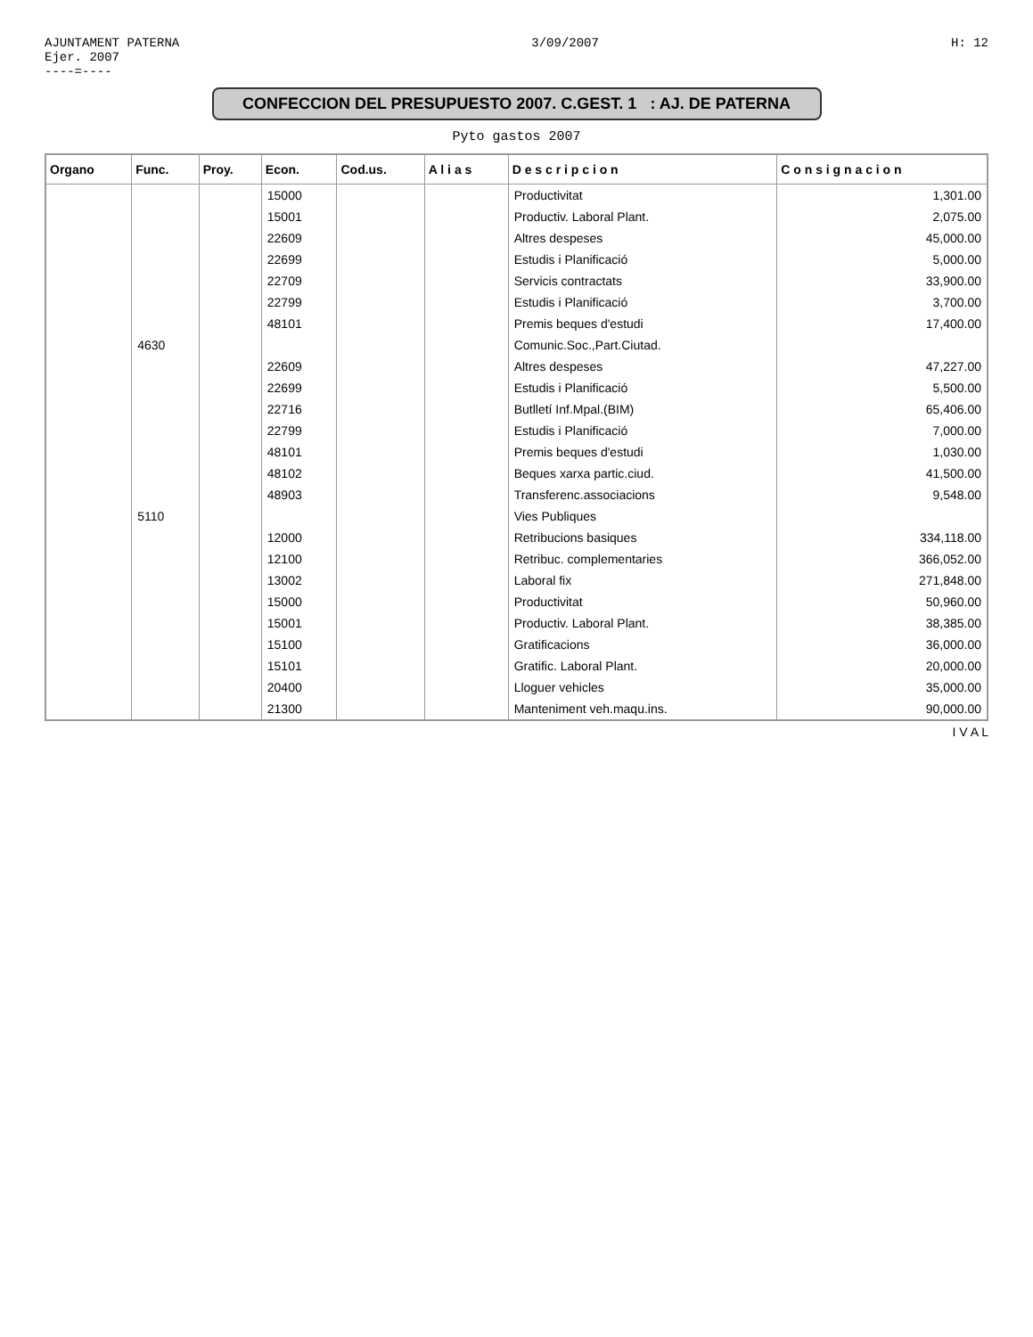AJUNTAMENT PATERNA
Ejer. 2007
----=----
3/09/2007 H: 12
CONFECCION DEL PRESUPUESTO 2007. C.GEST. 1 : AJ. DE PATERNA
Pyto gastos 2007
| Organo | Func. | Proy. | Econ. | Cod.us. | A l i a s | D e s c r i p c i o n | C o n s i g n a c i o n |
| --- | --- | --- | --- | --- | --- | --- | --- |
| | | | 15000 | | | Productivitat | 1,301.00 |
| | | | 15001 | | | Productiv. Laboral Plant. | 2,075.00 |
| | | | 22609 | | | Altres despeses | 45,000.00 |
| | | | 22699 | | | Estudis i Planificació | 5,000.00 |
| | | | 22709 | | | Servicis contractats | 33,900.00 |
| | | | 22799 | | | Estudis i Planificació | 3,700.00 |
| | | | 48101 | | | Premis beques d'estudi | 17,400.00 |
| | 4630 | | | | | Comunic.Soc.,Part.Ciutad. | |
| | | | 22609 | | | Altres despeses | 47,227.00 |
| | | | 22699 | | | Estudis i Planificació | 5,500.00 |
| | | | 22716 | | | Butlletí Inf.Mpal.(BIM) | 65,406.00 |
| | | | 22799 | | | Estudis i Planificació | 7,000.00 |
| | | | 48101 | | | Premis beques d'estudi | 1,030.00 |
| | | | 48102 | | | Beques xarxa partic.ciud. | 41,500.00 |
| | | | 48903 | | | Transferenc.associacions | 9,548.00 |
| | 5110 | | | | | Vies Publiques | |
| | | | 12000 | | | Retribucions basiques | 334,118.00 |
| | | | 12100 | | | Retribuc. complementaries | 366,052.00 |
| | | | 13002 | | | Laboral fix | 271,848.00 |
| | | | 15000 | | | Productivitat | 50,960.00 |
| | | | 15001 | | | Productiv. Laboral Plant. | 38,385.00 |
| | | | 15100 | | | Gratificacions | 36,000.00 |
| | | | 15101 | | | Gratific. Laboral Plant. | 20,000.00 |
| | | | 20400 | | | Lloguer vehicles | 35,000.00 |
| | | | 21300 | | | Manteniment veh.maqu.ins. | 90,000.00 |
I V A L